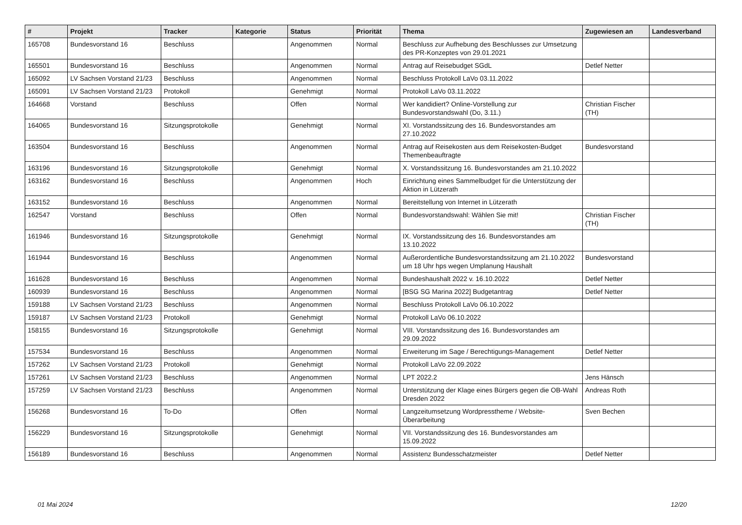| # | Projekt | Tracker | Kategorie | Status | Priorität | Thema | Zugewiesen an | Landesverband |
| --- | --- | --- | --- | --- | --- | --- | --- | --- |
| 165708 | Bundesvorstand 16 | Beschluss | | Angenommen | Normal | Beschluss zur Aufhebung des Beschlusses zur Umsetzung des PR-Konzeptes von 29.01.2021 | | |
| 165501 | Bundesvorstand 16 | Beschluss | | Angenommen | Normal | Antrag auf Reisebudget SGdL | Detlef Netter | |
| 165092 | LV Sachsen Vorstand 21/23 | Beschluss | | Angenommen | Normal | Beschluss Protokoll LaVo 03.11.2022 | | |
| 165091 | LV Sachsen Vorstand 21/23 | Protokoll | | Genehmigt | Normal | Protokoll LaVo 03.11.2022 | | |
| 164668 | Vorstand | Beschluss | | Offen | Normal | Wer kandidiert? Online-Vorstellung zur Bundesvorstandswahl (Do, 3.11.) | Christian Fischer (TH) | |
| 164065 | Bundesvorstand 16 | Sitzungsprotokolle | | Genehmigt | Normal | XI. Vorstandssitzung des 16. Bundesvorstandes am 27.10.2022 | | |
| 163504 | Bundesvorstand 16 | Beschluss | | Angenommen | Normal | Antrag auf Reisekosten aus dem Reisekosten-Budget Themenbeauftragte | Bundesvorstand | |
| 163196 | Bundesvorstand 16 | Sitzungsprotokolle | | Genehmigt | Normal | X. Vorstandssitzung 16. Bundesvorstandes am 21.10.2022 | | |
| 163162 | Bundesvorstand 16 | Beschluss | | Angenommen | Hoch | Einrichtung eines Sammelbudget für die Unterstützung der Aktion in Lützerath | | |
| 163152 | Bundesvorstand 16 | Beschluss | | Angenommen | Normal | Bereitstellung von Internet in Lützerath | | |
| 162547 | Vorstand | Beschluss | | Offen | Normal | Bundesvorstandswahl: Wählen Sie mit! | Christian Fischer (TH) | |
| 161946 | Bundesvorstand 16 | Sitzungsprotokolle | | Genehmigt | Normal | IX. Vorstandssitzung des 16. Bundesvorstandes am 13.10.2022 | | |
| 161944 | Bundesvorstand 16 | Beschluss | | Angenommen | Normal | Außerordentliche Bundesvorstandssitzung am 21.10.2022 um 18 Uhr hps wegen Umplanung Haushalt | Bundesvorstand | |
| 161628 | Bundesvorstand 16 | Beschluss | | Angenommen | Normal | Bundeshaushalt 2022 v. 16.10.2022 | Detlef Netter | |
| 160939 | Bundesvorstand 16 | Beschluss | | Angenommen | Normal | [BSG SG Marina 2022] Budgetantrag | Detlef Netter | |
| 159188 | LV Sachsen Vorstand 21/23 | Beschluss | | Angenommen | Normal | Beschluss Protokoll LaVo 06.10.2022 | | |
| 159187 | LV Sachsen Vorstand 21/23 | Protokoll | | Genehmigt | Normal | Protokoll LaVo 06.10.2022 | | |
| 158155 | Bundesvorstand 16 | Sitzungsprotokolle | | Genehmigt | Normal | VIII. Vorstandssitzung des 16. Bundesvorstandes am 29.09.2022 | | |
| 157534 | Bundesvorstand 16 | Beschluss | | Angenommen | Normal | Erweiterung im Sage / Berechtigungs-Management | Detlef Netter | |
| 157262 | LV Sachsen Vorstand 21/23 | Protokoll | | Genehmigt | Normal | Protokoll LaVo 22.09.2022 | | |
| 157261 | LV Sachsen Vorstand 21/23 | Beschluss | | Angenommen | Normal | LPT 2022.2 | Jens Hänsch | |
| 157259 | LV Sachsen Vorstand 21/23 | Beschluss | | Angenommen | Normal | Unterstützung der Klage eines Bürgers gegen die OB-Wahl Dresden 2022 | Andreas Roth | |
| 156268 | Bundesvorstand 16 | To-Do | | Offen | Normal | Langzeitumsetzung Wordpresstheme / Website-Überarbeitung | Sven Bechen | |
| 156229 | Bundesvorstand 16 | Sitzungsprotokolle | | Genehmigt | Normal | VII. Vorstandssitzung des 16. Bundesvorstandes am 15.09.2022 | | |
| 156189 | Bundesvorstand 16 | Beschluss | | Angenommen | Normal | Assistenz Bundesschatzmeister | Detlef Netter | |
01 Mai 2024 12/20